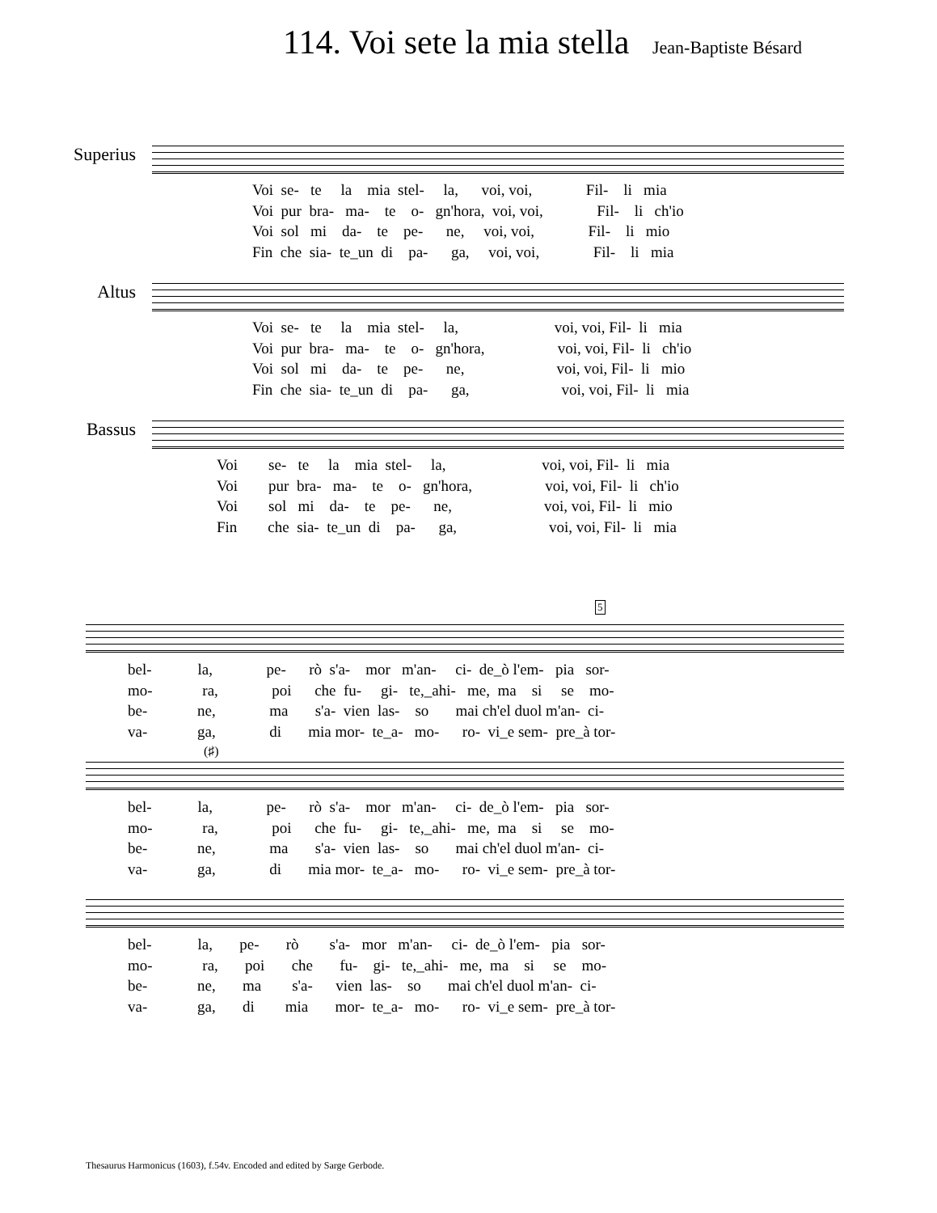114. Voi sete la mia stella Jean-Baptiste Bésard
Superius
Voi se- te la mia stel- la, voi, voi, Fil- li mia Voi pur bra- ma- te o- gn'hora, voi, voi, Fil- li ch'io Voi sol mi da- te pe- ne, voi, voi, Fil- li mio Fin che sia- te_un di pa- ga, voi, voi, Fil- li mia
Altus
Voi se- te la mia stel- la, voi, voi, Fil- li mia Voi pur bra- ma- te o- gn'hora, voi, voi, Fil- li ch'io Voi sol mi da- te pe- ne, voi, voi, Fil- li mio Fin che sia- te_un di pa- ga, voi, voi, Fil- li mia
Bassus
Voi se- te la mia stel- la, voi, voi, Fil- li mia Voi pur bra- ma- te o- gn'hora, voi, voi, Fil- li ch'io Voi sol mi da- te pe- ne, voi, voi, Fil- li mio Fin che sia- te_un di pa- ga, voi, voi, Fil- li mia
5
bel- la, pe- rò s'a- mor m'an- ci- de_ò l'em- pia sor- mo- ra, poi che fu- gi- te,_ahi- me, ma si se mo- be- ne, ma s'a- vien las- so mai ch'el duol m'an- ci- va- ga, di mia mor- te_a- mo- ro- vi_e sem- pre_à tor-
(♯)
bel- la, pe- rò s'a- mor m'an- ci- de_ò l'em- pia sor- mo- ra, poi che fu- gi- te,_ahi- me, ma si se mo- be- ne, ma s'a- vien las- so mai ch'el duol m'an- ci- va- ga, di mia mor- te_a- mo- ro- vi_e sem- pre_à tor-
bel- la, pe- rò s'a- mor m'an- ci- de_ò l'em- pia sor- mo- ra, poi che fu- gi- te,_ahi- me, ma si se mo- be- ne, ma s'a- vien las- so mai ch'el duol m'an- ci- va- ga, di mia mor- te_a- mo- ro- vi_e sem- pre_à tor-
Thesaurus Harmonicus (1603), f.54v. Encoded and edited by Sarge Gerbode.